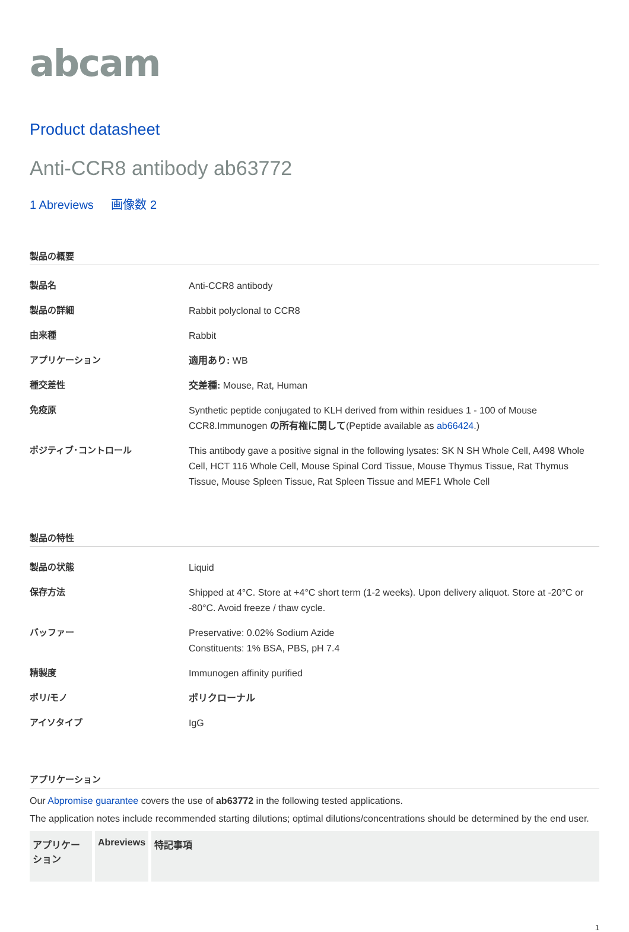abcam
Product datasheet
Anti-CCR8 antibody ab63772
1 Abreviews 画像数 2
製品の概要
| 製品名 | Anti-CCR8 antibody |
| 製品の詳細 | Rabbit polyclonal to CCR8 |
| 由来種 | Rabbit |
| アプリケーション | 適用あり: WB |
| 種交差性 | 交差種: Mouse, Rat, Human |
| 免疫原 | Synthetic peptide conjugated to KLH derived from within residues 1 - 100 of Mouse CCR8.Immunogen の所有権に関して (Peptide available as ab66424 .) |
| ポジティブ･コントロール | This antibody gave a positive signal in the following lysates: SK N SH Whole Cell, A498 Whole Cell, HCT 116 Whole Cell, Mouse Spinal Cord Tissue, Mouse Thymus Tissue, Rat Thymus Tissue, Mouse Spleen Tissue, Rat Spleen Tissue and MEF1 Whole Cell |
製品の特性
| 製品の状態 | Liquid |
| 保存方法 | Shipped at 4°C. Store at +4°C short term (1-2 weeks). Upon delivery aliquot. Store at -20°C or -80°C. Avoid freeze / thaw cycle. |
| バッファー | Preservative: 0.02% Sodium Azide Constituents: 1% BSA, PBS, pH 7.4 |
| 精製度 | Immunogen affinity purified |
| ポリ/モノ | ポリクローナル |
| アイソタイプ | IgG |
アプリケーション
Our Abpromise guarantee covers the use of ab63772 in the following tested applications.
The application notes include recommended starting dilutions; optimal dilutions/concentrations should be determined by the end user.
| アプリケーション | Abreviews | 特記事項 |
| --- | --- | --- |
1